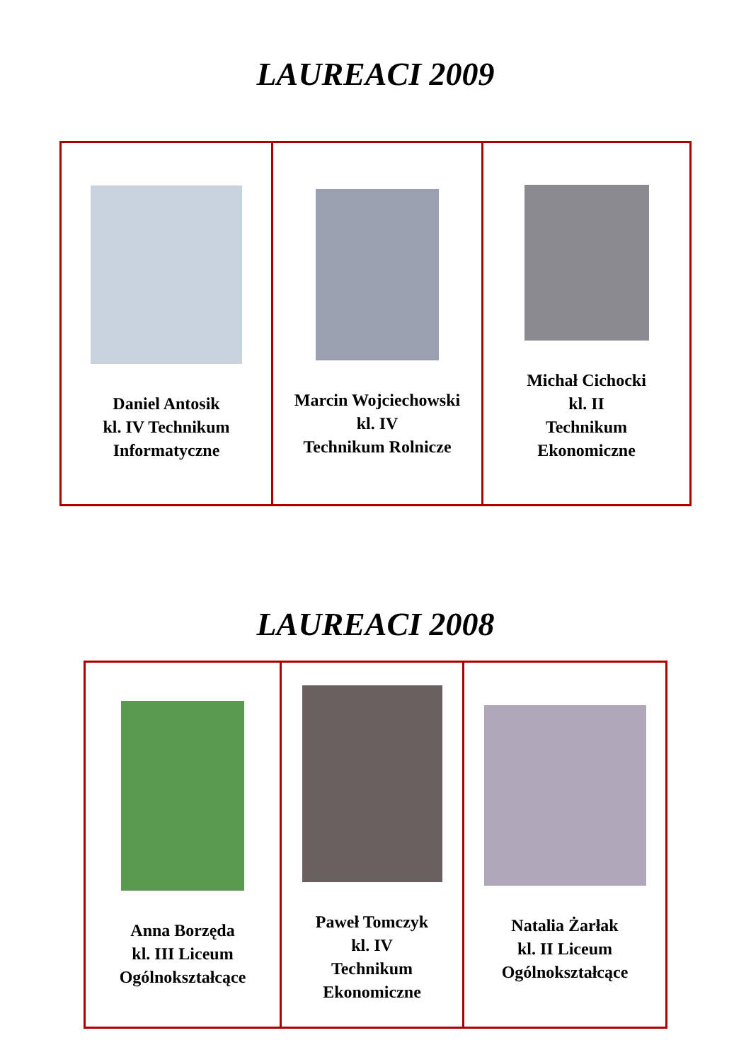LAUREACI 2009
| Daniel Antosik kl. IV Technikum Informatyczne | Marcin Wojciechowski kl. IV Technikum Rolnicze | Michał Cichocki kl. II Technikum Ekonomiczne |
LAUREACI 2008
| Anna Borzęda kl. III Liceum Ogólnokształcące | Paweł Tomczyk kl. IV Technikum Ekonomiczne | Natalia Żarłak kl. II Liceum Ogólnokształcące |